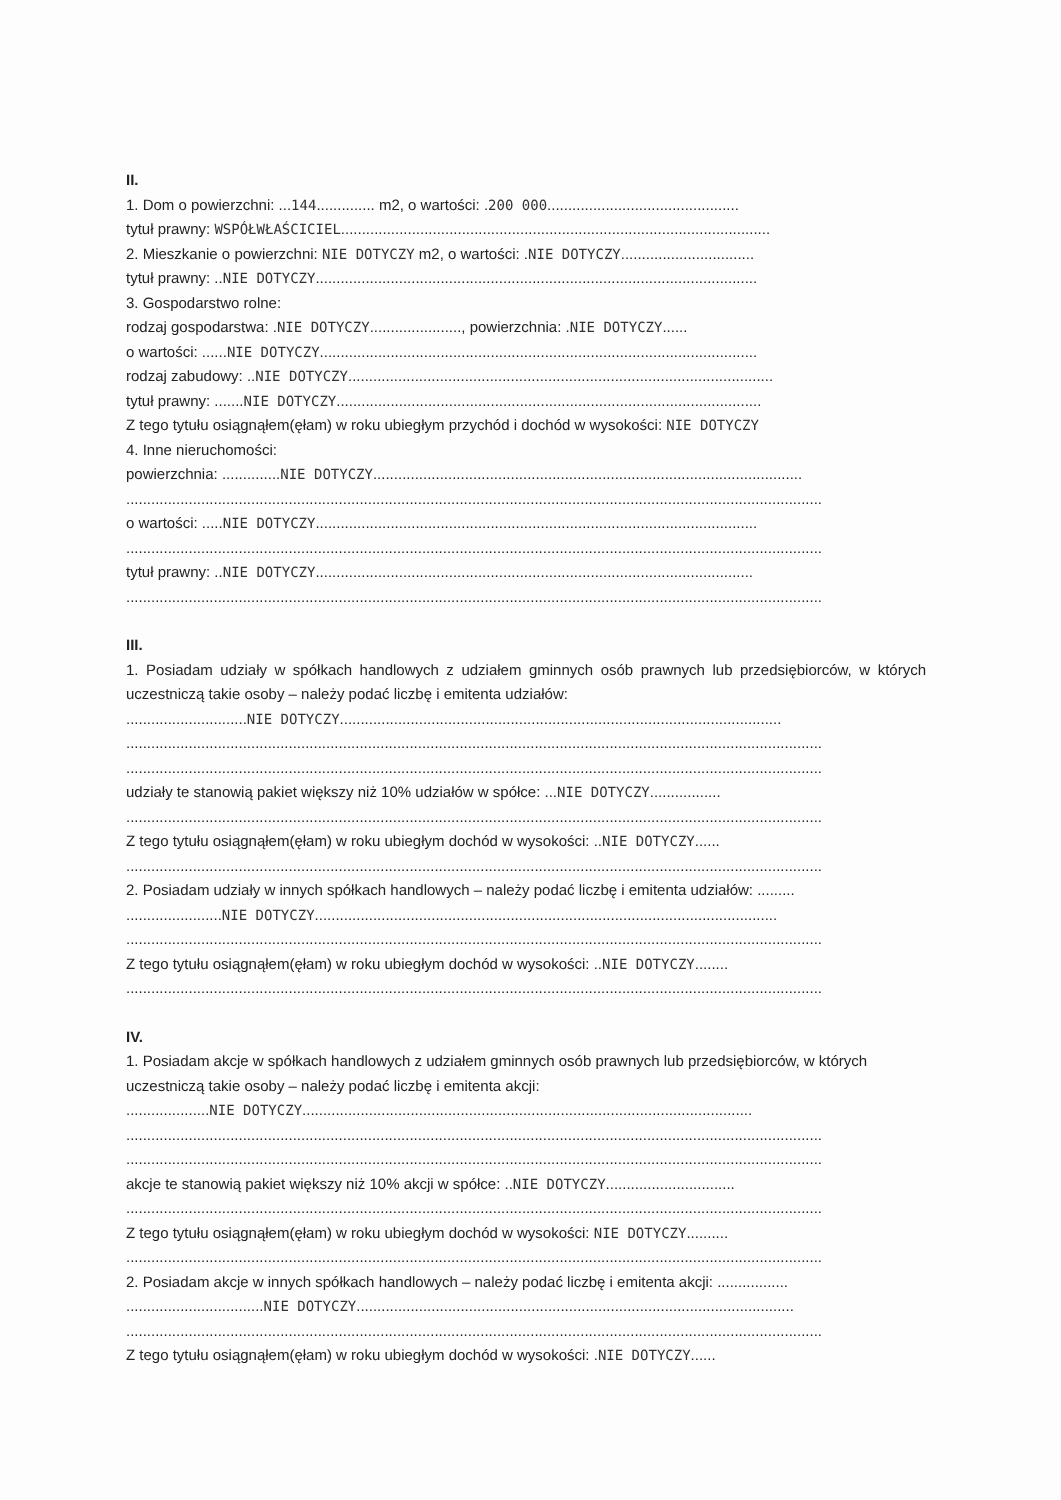II.
1. Dom o powierzchni: ...144.............. m2, o wartości: .200 000..............................................
tytuł prawny: WSPÓŁWŁAŚCICIEL.......................................................................................................
2. Mieszkanie o powierzchni: NIE DOTYCZY m2, o wartości: .NIE DOTYCZY................................
tytuł prawny: ..NIE DOTYCZY..........................................................................................................
3. Gospodarstwo rolne:
rodzaj gospodarstwa: .NIE DOTYCZY......................, powierzchnia: .NIE DOTYCZY......
o wartości: ......NIE DOTYCZY.........................................................................................................
rodzaj zabudowy: ..NIE DOTYCZY......................................................................................................
tytuł prawny: .......NIE DOTYCZY......................................................................................................
Z tego tytułu osiągnąłem(ęłam) w roku ubiegłym przychód i dochód w wysokości: NIE DOTYCZY
4. Inne nieruchomości:
powierzchnia: ..............NIE DOTYCZY.......................................................................................................
.......................................................................................................................................................................
o wartości: .....NIE DOTYCZY..........................................................................................................
.......................................................................................................................................................................
tytuł prawny: ..NIE DOTYCZY.........................................................................................................
.......................................................................................................................................................................
III.
1. Posiadam udziały w spółkach handlowych z udziałem gminnych osób prawnych lub przedsiębiorców, w których uczestniczą takie osoby – należy podać liczbę i emitenta udziałów:
.............................NIE DOTYCZY..........................................................................................................
.......................................................................................................................................................................
.......................................................................................................................................................................
udziały te stanowią pakiet większy niż 10% udziałów w spółce: ...NIE DOTYCZY.................
.......................................................................................................................................................................
Z tego tytułu osiągnąłem(ęłam) w roku ubiegłym dochód w wysokości: ..NIE DOTYCZY......
.......................................................................................................................................................................
2. Posiadam udziały w innych spółkach handlowych – należy podać liczbę i emitenta udziałów: .........
.......................NIE DOTYCZY...............................................................................................................
.......................................................................................................................................................................
Z tego tytułu osiągnąłem(ęłam) w roku ubiegłym dochód w wysokości: ..NIE DOTYCZY........
.......................................................................................................................................................................
IV.
1. Posiadam akcje w spółkach handlowych z udziałem gminnych osób prawnych lub przedsiębiorców, w których uczestniczą takie osoby – należy podać liczbę i emitenta akcji:
....................NIE DOTYCZY............................................................................................................
.......................................................................................................................................................................
.......................................................................................................................................................................
akcje te stanowią pakiet większy niż 10% akcji w spółce: ..NIE DOTYCZY...............................
.......................................................................................................................................................................
Z tego tytułu osiągnąłem(ęłam) w roku ubiegłym dochód w wysokości: NIE DOTYCZY..........
.......................................................................................................................................................................
2. Posiadam akcje w innych spółkach handlowych – należy podać liczbę i emitenta akcji: .................
.................................NIE DOTYCZY.........................................................................................................
.......................................................................................................................................................................
Z tego tytułu osiągnąłem(ęłam) w roku ubiegłym dochód w wysokości: .NIE DOTYCZY......